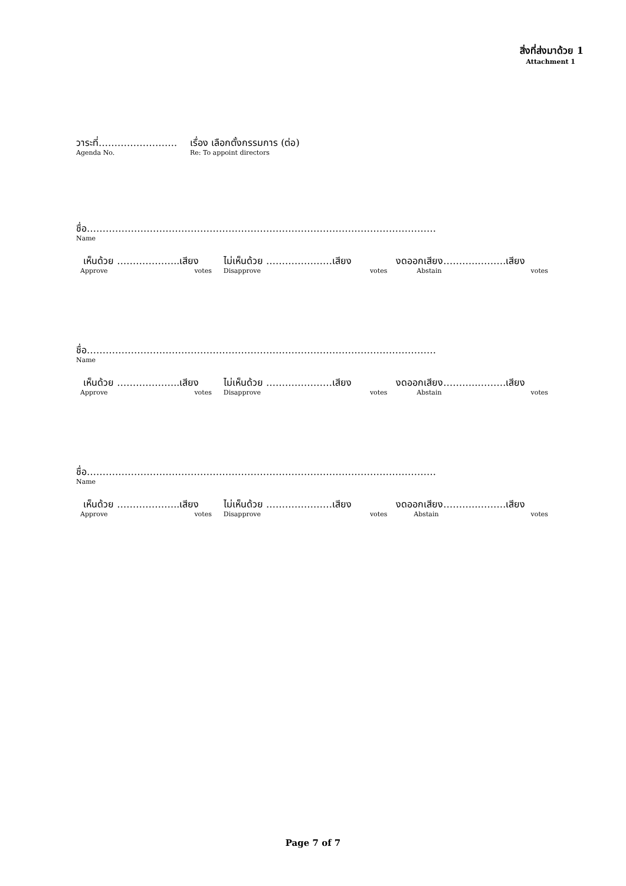สิ่งที่ส่งมาด้วย 1
Attachment 1
วาระที่…………………….
Agenda No.
เรื่อง เลือกตั้งกรรมการ (ต่อ)
Re: To appoint directors
ชื่อ…………………………………………………………………………………………………
Name
เห็นด้วย ………………..เสียง
Approve votes
ไม่เห็นด้วย …………………เสียง
Disapprove votes
งดออกเสียง………..………เสียง
Abstain votes
ชื่อ…………………………………………………………………………………………………
Name
เห็นด้วย ………………..เสียง
Approve votes
ไม่เห็นด้วย …………………เสียง
Disapprove votes
งดออกเสียง………..………เสียง
Abstain votes
ชื่อ…………………………………………………………………………………………………
Name
เห็นด้วย ………………..เสียง
Approve votes
ไม่เห็นด้วย …………………เสียง
Disapprove votes
งดออกเสียง………..………เสียง
Abstain votes
Page 7 of 7